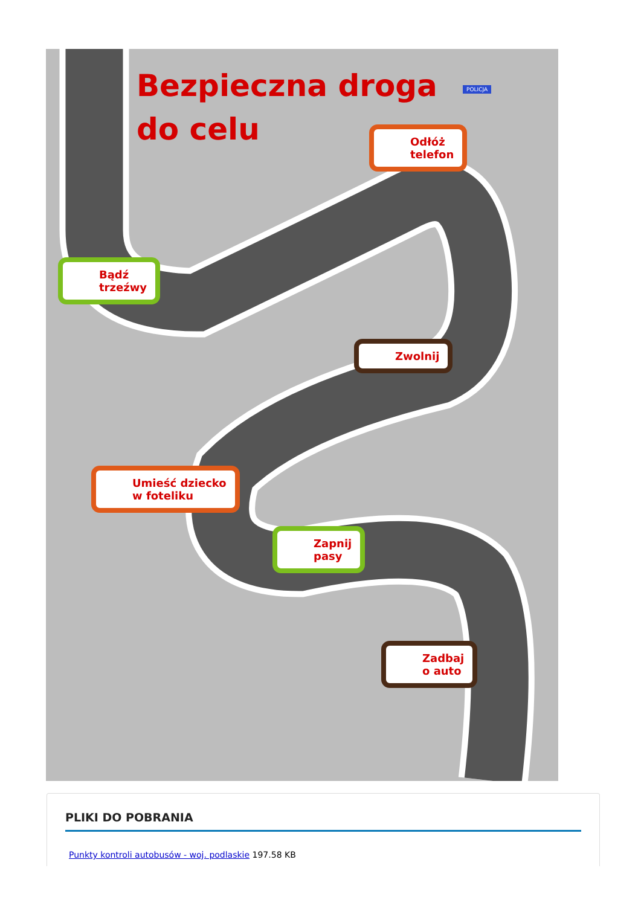Bezpieczna droga
do celu
Odłóż
telefon
Bądź
trzeźwy
Zwolnij
Umieść dziecko
w foteliku
Zapnij
pasy
Zadbaj
o auto
POLICJA
PLIKI DO POBRANIA
Punkty kontroli autobusów - woj. podlaskie 197.58 KB